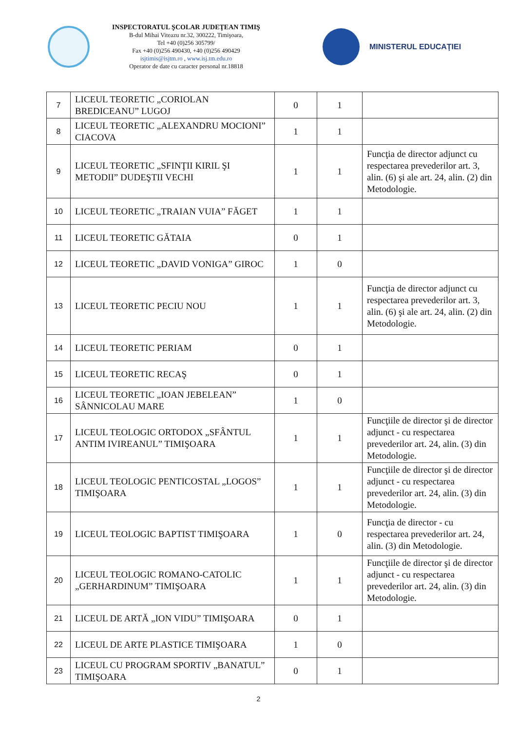INSPECTORATUL ŞCOLAR JUDEŢEAN TIMIŞ
B-dul Mihai Viteazu nr.32, 300222, Timişoara,
Tel +40 (0)256 305799/
Fax +40 (0)256 490430, +40 (0)256 490429
isjtimis@isjtm.ro , www.isj.tm.edu.ro
Operator de date cu caracter personal nr.18818
MINISTERUL EDUCAŢIEI
| 7 | LICEUL TEORETIC „CORIOLAN BREDICEANU” LUGOJ | 0 | 1 | |
| 8 | LICEUL TEORETIC „ALEXANDRU MOCIONI” CIACOVA | 1 | 1 | |
| 9 | LICEUL TEORETIC „SFINŢII KIRIL ŞI METODII” DUDEŞTII VECHI | 1 | 1 | Funcţia de director adjunct cu respectarea prevederilor art. 3, alin. (6) şi ale art. 24, alin. (2) din Metodologie. |
| 10 | LICEUL TEORETIC „TRAIAN VUIA” FĂGET | 1 | 1 | |
| 11 | LICEUL TEORETIC GĂTAIA | 0 | 1 | |
| 12 | LICEUL TEORETIC „DAVID VONIGA” GIROC | 1 | 0 | |
| 13 | LICEUL TEORETIC PECIU NOU | 1 | 1 | Funcţia de director adjunct cu respectarea prevederilor art. 3, alin. (6) şi ale art. 24, alin. (2) din Metodologie. |
| 14 | LICEUL TEORETIC PERIAM | 0 | 1 | |
| 15 | LICEUL TEORETIC RECAŞ | 0 | 1 | |
| 16 | LICEUL TEORETIC „IOAN JEBELEAN” SÂNNICOLAU MARE | 1 | 0 | |
| 17 | LICEUL TEOLOGIC ORTODOX „SFÂNTUL ANTIM IVIREANUL” TIMIŞOARA | 1 | 1 | Funcţiile de director şi de director adjunct - cu respectarea prevederilor art. 24, alin. (3) din Metodologie. |
| 18 | LICEUL TEOLOGIC PENTICOSTAL „LOGOS” TIMIŞOARA | 1 | 1 | Funcţiile de director şi de director adjunct - cu respectarea prevederilor art. 24, alin. (3) din Metodologie. |
| 19 | LICEUL TEOLOGIC BAPTIST TIMIŞOARA | 1 | 0 | Funcţia de director - cu respectarea prevederilor art. 24, alin. (3) din Metodologie. |
| 20 | LICEUL TEOLOGIC ROMANO-CATOLIC „GERHARDINUM” TIMIŞOARA | 1 | 1 | Funcţiile de director şi de director adjunct - cu respectarea prevederilor art. 24, alin. (3) din Metodologie. |
| 21 | LICEUL DE ARTĂ „ION VIDU” TIMIŞOARA | 0 | 1 | |
| 22 | LICEUL DE ARTE PLASTICE TIMIŞOARA | 1 | 0 | |
| 23 | LICEUL CU PROGRAM SPORTIV „BANATUL” TIMIŞOARA | 0 | 1 | |
2